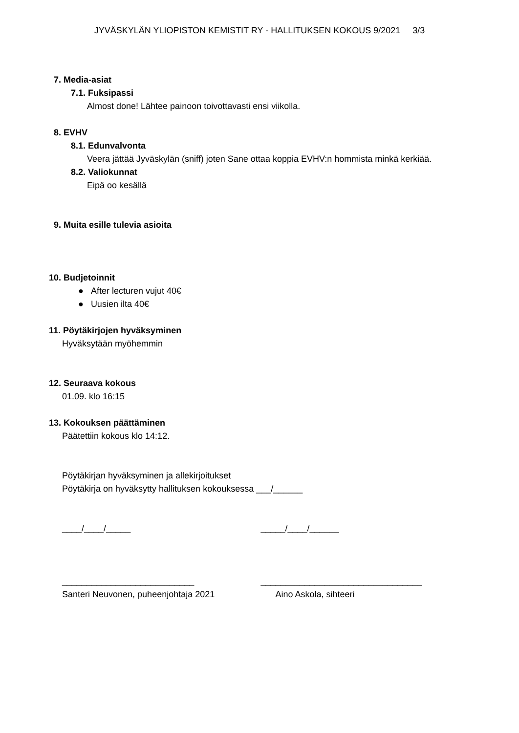JYVÄSKYLÄN YLIOPISTON KEMISTIT RY - HALLITUKSEN KOKOUS 9/2021 3/3
7. Media-asiat
7.1. Fuksipassi
Almost done! Lähtee painoon toivottavasti ensi viikolla.
8. EVHV
8.1. Edunvalvonta
Veera jättää Jyväskylän (sniff) joten Sane ottaa koppia EVHV:n hommista minkä kerkiää.
8.2. Valiokunnat
Eipä oo kesällä
9. Muita esille tulevia asioita
10. Budjetoinnit
● After lecturen vujut 40€
● Uusien ilta 40€
11. Pöytäkirjojen hyväksyminen
Hyväksytään myöhemmin
12. Seuraava kokous
01.09. klo 16:15
13. Kokouksen päättäminen
Päätettiin kokous klo 14:12.
Pöytäkirjan hyväksyminen ja allekirjoitukset
Pöytäkirja on hyväksytty hallituksen kokouksessa ___/______
____/____/_____ _____/____/______
___________________________ _________________________________
Santeri Neuvonen, puheenjohtaja 2021 Aino Askola, sihteeri